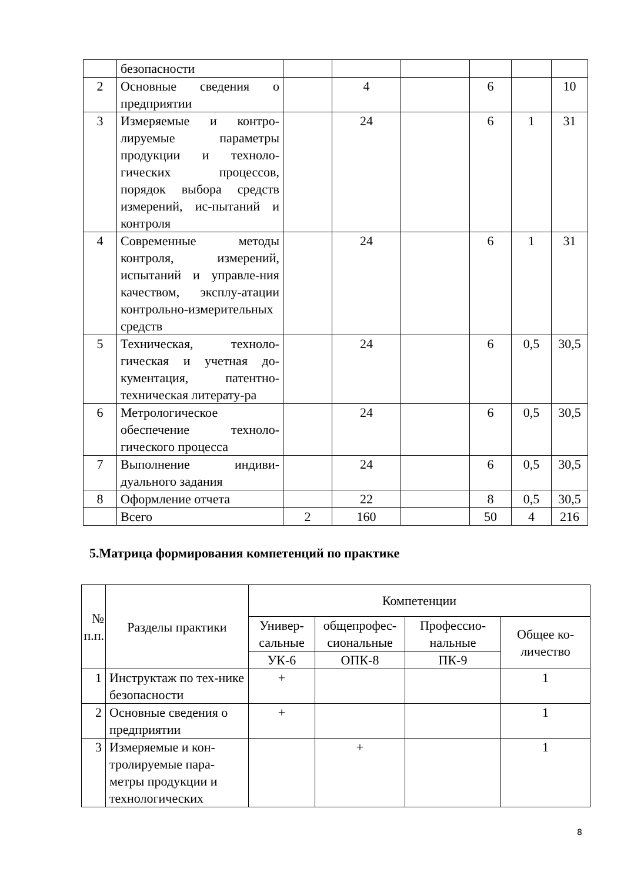| | безопасности | | | | | | |
| 2 | Основные сведения о предприятии | | 4 | | 6 | | 10 |
| 3 | Измеряемые и контро-лируемые параметры продукции и техноло-гических процессов, порядок выбора средств измерений, ис-пытаний и контроля | | 24 | | 6 | 1 | 31 |
| 4 | Современные методы контроля, измерений, испытаний и управле-ния качеством, эксплу-атации контрольно-измерительных средств | | 24 | | 6 | 1 | 31 |
| 5 | Техническая, техноло-гическая и учетная до-кументация, патентно-техническая литерату-ра | | 24 | | 6 | 0,5 | 30,5 |
| 6 | Метрологическое обеспечение техноло-гического процесса | | 24 | | 6 | 0,5 | 30,5 |
| 7 | Выполнение индиви-дуального задания | | 24 | | 6 | 0,5 | 30,5 |
| 8 | Оформление отчета | | 22 | | 8 | 0,5 | 30,5 |
| | Всего | 2 | 160 | | 50 | 4 | 216 |
5.Матрица формирования компетенций по практике
| № п.п. | Разделы практики | Компетенции | | | |
| --- | --- | --- | --- | --- | --- |
| | | Универ-сальные | общепрофес-сиональные | Профессио-нальные | Общее ко-личество |
| | | УК-6 | ОПК-8 | ПК-9 | |
| 1 | Инструктаж по тех-нике безопасности | + | | | 1 |
| 2 | Основные сведения о предприятии | + | | | 1 |
| 3 | Измеряемые и кон-тролируемые пара-метры продукции и технологических | | + | | 1 |
8